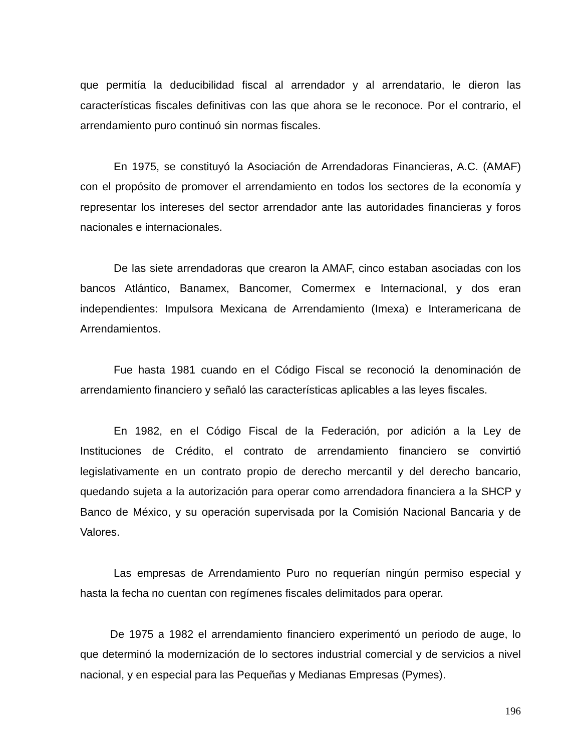que permitía la deducibilidad fiscal al arrendador y al arrendatario, le dieron las características fiscales definitivas con las que ahora se le reconoce. Por el contrario, el arrendamiento puro continuó sin normas fiscales.
En 1975, se constituyó la Asociación de Arrendadoras Financieras, A.C. (AMAF) con el propósito de promover el arrendamiento en todos los sectores de la economía y representar los intereses del sector arrendador ante las autoridades financieras y foros nacionales e internacionales.
De las siete arrendadoras que crearon la AMAF, cinco estaban asociadas con los bancos Atlántico, Banamex, Bancomer, Comermex e Internacional, y dos eran independientes: Impulsora Mexicana de Arrendamiento (Imexa) e Interamericana de Arrendamientos.
Fue hasta 1981 cuando en el Código Fiscal se reconoció la denominación de arrendamiento financiero y señaló las características aplicables a las leyes fiscales.
En 1982, en el Código Fiscal de la Federación, por adición a la Ley de Instituciones de Crédito, el contrato de arrendamiento financiero se convirtió legislativamente en un contrato propio de derecho mercantil y del derecho bancario, quedando sujeta a la autorización para operar como arrendadora financiera a la SHCP y Banco de México, y su operación supervisada por la Comisión Nacional Bancaria y de Valores.
Las empresas de Arrendamiento Puro no requerían ningún permiso especial y hasta la fecha no cuentan con regímenes fiscales delimitados para operar.
De 1975 a 1982 el arrendamiento financiero experimentó un periodo de auge, lo que determinó la modernización de lo sectores industrial comercial y de servicios a nivel nacional, y en especial para las Pequeñas y Medianas Empresas (Pymes).
196